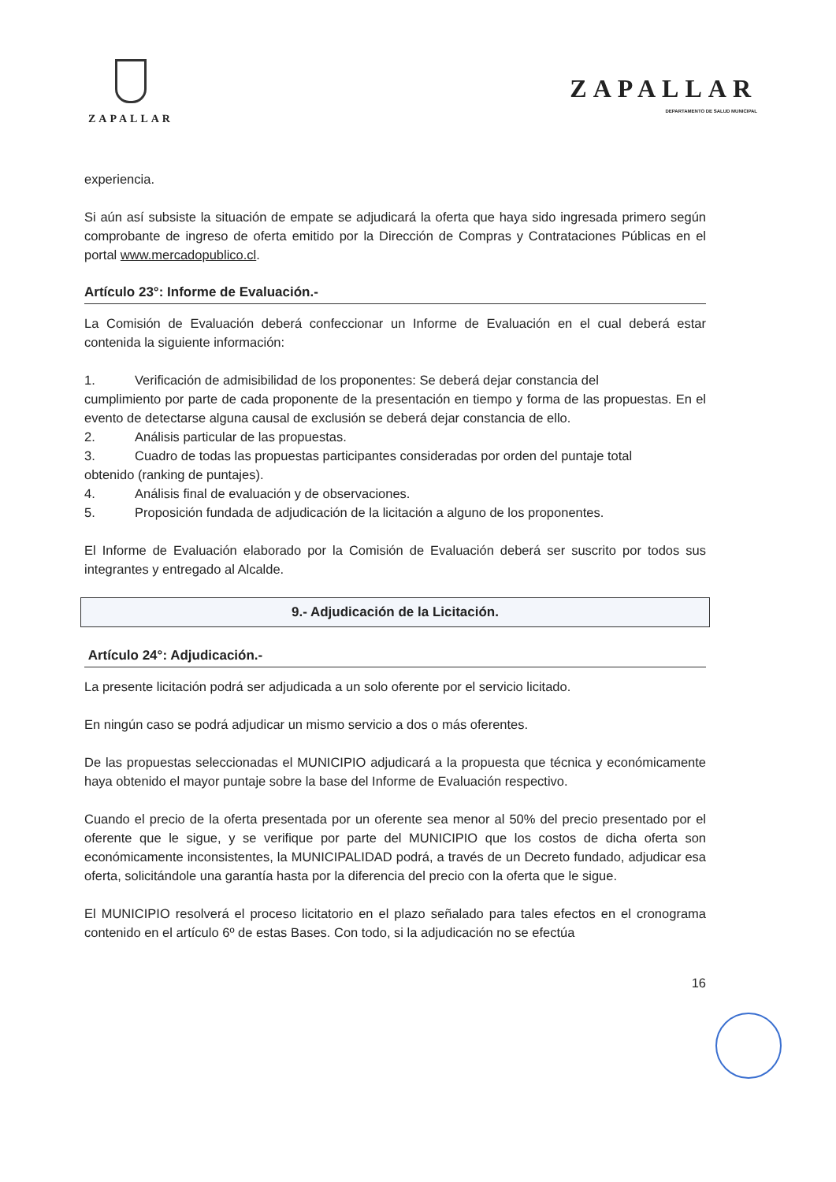ZAPALLAR
ZAPALLAR
DEPARTAMENTO DE SALUD MUNICIPAL
experiencia.
Si aún así subsiste la situación de empate se adjudicará la oferta que haya sido ingresada primero según comprobante de ingreso de oferta emitido por la Dirección de Compras y Contrataciones Públicas en el portal www.mercadopublico.cl.
Artículo 23°: Informe de Evaluación.-
La Comisión de Evaluación deberá confeccionar un Informe de Evaluación en el cual deberá estar contenida la siguiente información:
1. Verificación de admisibilidad de los proponentes: Se deberá dejar constancia del
cumplimiento por parte de cada proponente de la presentación en tiempo y forma de las propuestas. En el evento de detectarse alguna causal de exclusión se deberá dejar constancia de ello.
2. Análisis particular de las propuestas.
3. Cuadro de todas las propuestas participantes consideradas por orden del puntaje total
obtenido (ranking de puntajes).
4. Análisis final de evaluación y de observaciones.
5. Proposición fundada de adjudicación de la licitación a alguno de los proponentes.
El Informe de Evaluación elaborado por la Comisión de Evaluación deberá ser suscrito por todos sus integrantes y entregado al Alcalde.
9.- Adjudicación de la Licitación.
Artículo 24°: Adjudicación.-
La presente licitación podrá ser adjudicada a un solo oferente por el servicio licitado.
En ningún caso se podrá adjudicar un mismo servicio a dos o más oferentes.
De las propuestas seleccionadas el MUNICIPIO adjudicará a la propuesta que técnica y económicamente haya obtenido el mayor puntaje sobre la base del Informe de Evaluación respectivo.
Cuando el precio de la oferta presentada por un oferente sea menor al 50% del precio presentado por el oferente que le sigue, y se verifique por parte del MUNICIPIO que los costos de dicha oferta son económicamente inconsistentes, la MUNICIPALIDAD podrá, a través de un Decreto fundado, adjudicar esa oferta, solicitándole una garantía hasta por la diferencia del precio con la oferta que le sigue.
El MUNICIPIO resolverá el proceso licitatorio en el plazo señalado para tales efectos en el cronograma contenido en el artículo 6º de estas Bases. Con todo, si la adjudicación no se efectúa
16